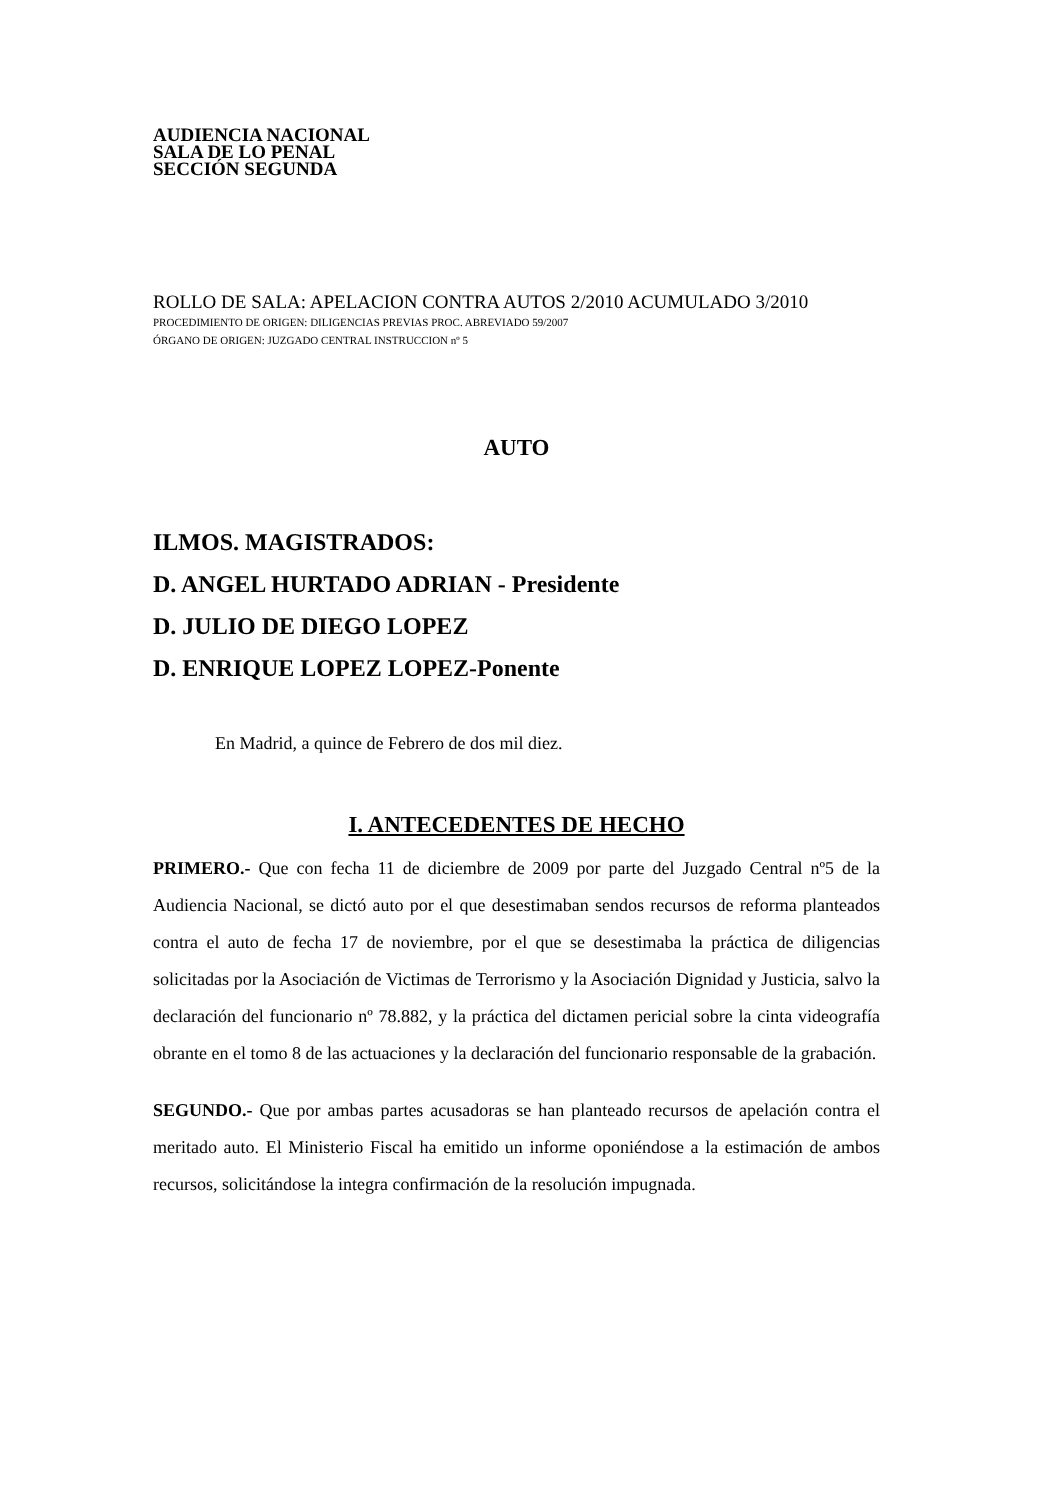AUDIENCIA NACIONAL
SALA DE LO PENAL
SECCIÓN SEGUNDA
ROLLO DE SALA: APELACION CONTRA AUTOS 2/2010 ACUMULADO 3/2010
PROCEDIMIENTO DE ORIGEN: DILIGENCIAS PREVIAS PROC. ABREVIADO 59/2007
ÓRGANO DE ORIGEN: JUZGADO CENTRAL INSTRUCCION nº 5
AUTO
ILMOS. MAGISTRADOS:
D. ANGEL HURTADO ADRIAN - Presidente
D. JULIO DE DIEGO LOPEZ
D. ENRIQUE LOPEZ LOPEZ-Ponente
En Madrid, a quince de Febrero de dos mil diez.
I. ANTECEDENTES DE HECHO
PRIMERO.- Que con fecha 11 de diciembre de 2009 por parte del Juzgado Central nº5 de la Audiencia Nacional, se dictó auto por el que desestimaban sendos recursos de reforma planteados contra el auto de fecha 17 de noviembre, por el que se desestimaba la práctica de diligencias solicitadas por la Asociación de Victimas de Terrorismo y la Asociación Dignidad y Justicia, salvo la declaración del funcionario nº 78.882, y la práctica del dictamen pericial sobre la cinta videografía obrante en el tomo 8 de las actuaciones y la declaración del funcionario responsable de la grabación.
SEGUNDO.- Que por ambas partes acusadoras se han planteado recursos de apelación contra el meritado auto. El Ministerio Fiscal ha emitido un informe oponiéndose a la estimación de ambos recursos, solicitándose la integra confirmación de la resolución impugnada.